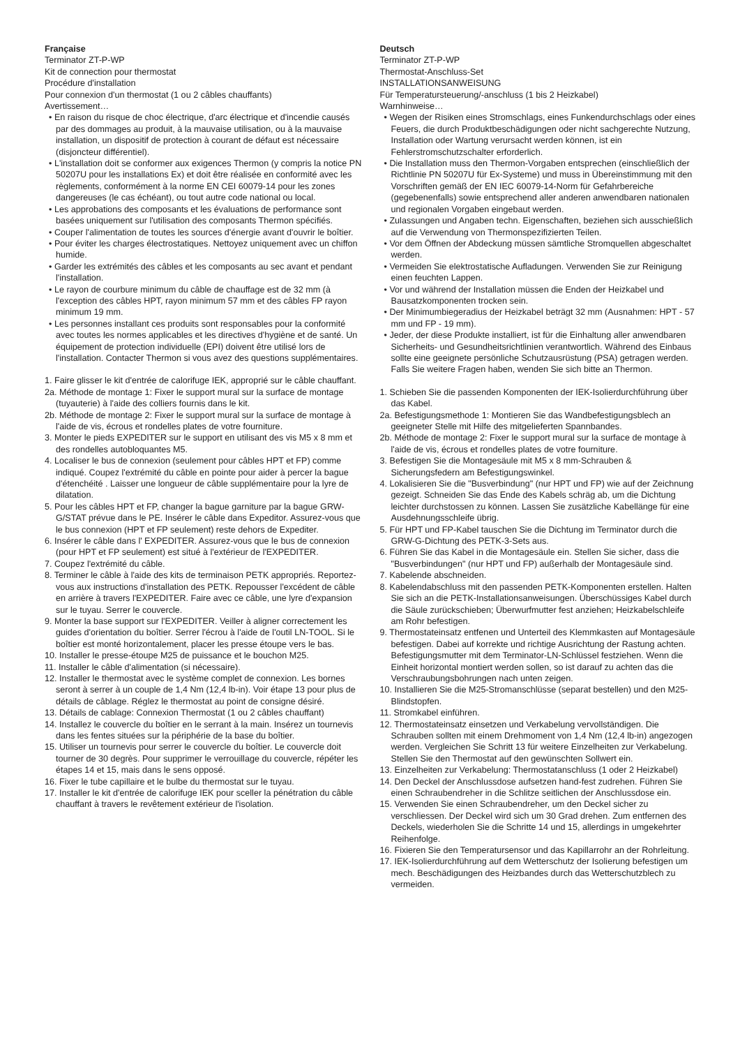Française
Terminator ZT-P-WP
Kit de connection pour thermostat
Procédure d'installation
Pour connexion d'un thermostat (1 ou 2 câbles chauffants)
Avertissement…
• En raison du risque de choc électrique, d'arc électrique et d'incendie causés par des dommages au produit, à la mauvaise utilisation, ou à la mauvaise installation, un dispositif de protection à courant de défaut est nécessaire (disjoncteur différentiel).
• L'installation doit se conformer aux exigences Thermon (y compris la notice PN 50207U pour les installations Ex) et doit être réalisée en conformité avec les règlements, conformément à la norme EN CEI 60079-14 pour les zones dangereuses (le cas échéant), ou tout autre code national ou local.
• Les approbations des composants et les évaluations de performance sont basées uniquement sur l'utilisation des composants Thermon spécifiés.
• Couper l'alimentation de toutes les sources d'énergie avant d'ouvrir le boîtier.
• Pour éviter les charges électrostatiques. Nettoyez uniquement avec un chiffon humide.
• Garder les extrémités des câbles et les composants au sec avant et pendant l'installation.
• Le rayon de courbure minimum du câble de chauffage est de 32 mm (à l'exception des câbles HPT, rayon minimum 57 mm et des câbles FP rayon minimum 19 mm.
• Les personnes installant ces produits sont responsables pour la conformité avec toutes les normes applicables et les directives d'hygiène et de santé. Un équipement de protection individuelle (EPI) doivent être utilisé lors de l'installation. Contacter Thermon si vous avez des questions supplémentaires.
1. Faire glisser le kit d'entrée de calorifuge IEK, approprié sur le câble chauffant.
2a. Méthode de montage 1: Fixer le support mural sur la surface de montage (tuyauterie) à l'aide des colliers fournis dans le kit.
2b. Méthode de montage 2: Fixer le support mural sur la surface de montage à l'aide de vis, écrous et rondelles plates de votre fourniture.
3. Monter le pieds EXPEDITER sur le support en utilisant des vis M5 x 8 mm et des rondelles autobloquantes M5.
4. Localiser le bus de connexion (seulement pour câbles HPT et FP) comme indiqué. Coupez l'extrémité du câble en pointe pour aider à percer la bague d'étenchéité . Laisser une longueur de câble supplémentaire pour la lyre de dilatation.
5. Pour les câbles HPT et FP, changer la bague garniture par la bague GRW-G/STAT prévue dans le PE. Insérer le câble dans Expeditor. Assurez-vous que le bus connexion (HPT et FP seulement) reste dehors de Expediter.
6. Insérer le câble dans l' EXPEDITER. Assurez-vous que le bus de connexion (pour HPT et FP seulement) est situé à l'extérieur de l'EXPEDITER.
7. Coupez l'extrémité du câble.
8. Terminer le câble à l'aide des kits de terminaison PETK appropriés. Reportez-vous aux instructions d'installation des PETK. Repousser l'excédent de câble en arrière à travers l'EXPEDITER. Faire avec ce câble, une lyre d'expansion sur le tuyau. Serrer le couvercle.
9. Monter la base support sur l'EXPEDITER. Veiller à aligner correctement les guides d'orientation du boîtier. Serrer l'écrou à l'aide de l'outil LN-TOOL. Si le boîtier est monté horizontalement, placer les presse étoupe vers le bas.
10. Installer le presse-étoupe M25 de puissance et le bouchon M25.
11. Installer le câble d'alimentation (si nécessaire).
12. Installer le thermostat avec le système complet de connexion. Les bornes seront à serrer à un couple de 1,4 Nm (12,4 lb-in). Voir étape 13 pour plus de détails de câblage. Réglez le thermostat au point de consigne désiré.
13. Détails de cablage: Connexion Thermostat (1 ou 2 câbles chauffant)
14. Installez le couvercle du boîtier en le serrant à la main. Insérez un tournevis dans les fentes situées sur la périphérie de la base du boîtier.
15. Utiliser un tournevis pour serrer le couvercle du boîtier. Le couvercle doit tourner de 30 degrès. Pour supprimer le verrouillage du couvercle, répéter les étapes 14 et 15, mais dans le sens opposé.
16. Fixer le tube capillaire et le bulbe du thermostat sur le tuyau.
17. Installer le kit d'entrée de calorifuge IEK pour sceller la pénétration du câble chauffant à travers le revêtement extérieur de l'isolation.
Deutsch
Terminator ZT-P-WP
Thermostat-Anschluss-Set
INSTALLATIONSANWEISUNG
Für Temperatursteuerung/-anschluss (1 bis 2 Heizkabel)
Warnhinweise…
• Wegen der Risiken eines Stromschlags, eines Funkendurchschlags oder eines Feuers, die durch Produktbeschädigungen oder nicht sachgerechte Nutzung, Installation oder Wartung verursacht werden können, ist ein Fehlerstromschutzschalter erforderlich.
• Die Installation muss den Thermon-Vorgaben entsprechen (einschließlich der Richtlinie PN 50207U für Ex-Systeme) und muss in Übereinstimmung mit den Vorschriften gemäß der EN IEC 60079-14-Norm für Gefahrbereiche (gegebenenfalls) sowie entsprechend aller anderen anwendbaren nationalen und regionalen Vorgaben eingebaut werden.
• Zulassungen und Angaben techn. Eigenschaften, beziehen sich ausschießlich auf die Verwendung von Thermonspezifizierten Teilen.
• Vor dem Öffnen der Abdeckung müssen sämtliche Stromquellen abgeschaltet werden.
• Vermeiden Sie elektrostatische Aufladungen. Verwenden Sie zur Reinigung einen feuchten Lappen.
• Vor und während der Installation müssen die Enden der Heizkabel und Bausatzkomponenten trocken sein.
• Der Minimumbiegeradius der Heizkabel beträgt 32 mm (Ausnahmen: HPT - 57 mm und FP - 19 mm).
• Jeder, der diese Produkte installiert, ist für die Einhaltung aller anwendbaren Sicherheits- und Gesundheitsrichtlinien verantwortlich. Während des Einbaus sollte eine geeignete persönliche Schutzausrüstung (PSA) getragen werden. Falls Sie weitere Fragen haben, wenden Sie sich bitte an Thermon.
1. Schieben Sie die passenden Komponenten der IEK-Isolierdurchführung über das Kabel.
2a. Befestigungsmethode 1: Montieren Sie das Wandbefestigungsblech an geeigneter Stelle mit Hilfe des mitgelieferten Spannbandes.
2b. Méthode de montage 2: Fixer le support mural sur la surface de montage à l'aide de vis, écrous et rondelles plates de votre fourniture.
3. Befestigen Sie die Montagesäule mit M5 x 8 mm-Schrauben & Sicherungsfedern am Befestigungswinkel.
4. Lokalisieren Sie die "Busverbindung" (nur HPT und FP) wie auf der Zeichnung gezeigt. Schneiden Sie das Ende des Kabels schräg ab, um die Dichtung leichter durchstossen zu können. Lassen Sie zusätzliche Kabellänge für eine Ausdehnungsschleife übrig.
5. Für HPT und FP-Kabel tauschen Sie die Dichtung im Terminator durch die GRW-G-Dichtung des PETK-3-Sets aus.
6. Führen Sie das Kabel in die Montagesäule ein. Stellen Sie sicher, dass die "Busverbindungen" (nur HPT und FP) außerhalb der Montagesäule sind.
7. Kabelende abschneiden.
8. Kabelendabschluss mit den passenden PETK-Komponenten erstellen. Halten Sie sich an die PETK-Installationsanweisungen. Überschüssiges Kabel durch die Säule zurückschieben; Überwurfmutter fest anziehen; Heizkabelschleife am Rohr befestigen.
9. Thermostateinsatz entfenen und Unterteil des Klemmkasten auf Montagesäule befestigen. Dabei auf korrekte und richtige Ausrichtung der Rastung achten. Befestigungsmutter mit dem Terminator-LN-Schlüssel festziehen. Wenn die Einheit horizontal montiert werden sollen, so ist darauf zu achten das die Verschraubungsbohrungen nach unten zeigen.
10. Installieren Sie die M25-Stromanschlüsse (separat bestellen) und den M25-Blindstopfen.
11. Stromkabel einführen.
12. Thermostateinsatz einsetzen und Verkabelung vervollständigen. Die Schrauben sollten mit einem Drehmoment von 1,4 Nm (12,4 lb-in) angezogen werden. Vergleichen Sie Schritt 13 für weitere Einzelheiten zur Verkabelung. Stellen Sie den Thermostat auf den gewünschten Sollwert ein.
13. Einzelheiten zur Verkabelung: Thermostatanschluss (1 oder 2 Heizkabel)
14. Den Deckel der Anschlussdose aufsetzen hand-fest zudrehen. Führen Sie einen Schraubendreher in die Schlitze seitlichen der Anschlussdose ein.
15. Verwenden Sie einen Schraubendreher, um den Deckel sicher zu verschliessen. Der Deckel wird sich um 30 Grad drehen. Zum entfernen des Deckels, wiederholen Sie die Schritte 14 und 15, allerdings in umgekehrter Reihenfolge.
16. Fixieren Sie den Temperatursensor und das Kapillarrohr an der Rohrleitung.
17. IEK-Isolierdurchführung auf dem Wetterschutz der Isolierung befestigen um mech. Beschädigungen des Heizbandes durch das Wetterschutzblech zu vermeiden.